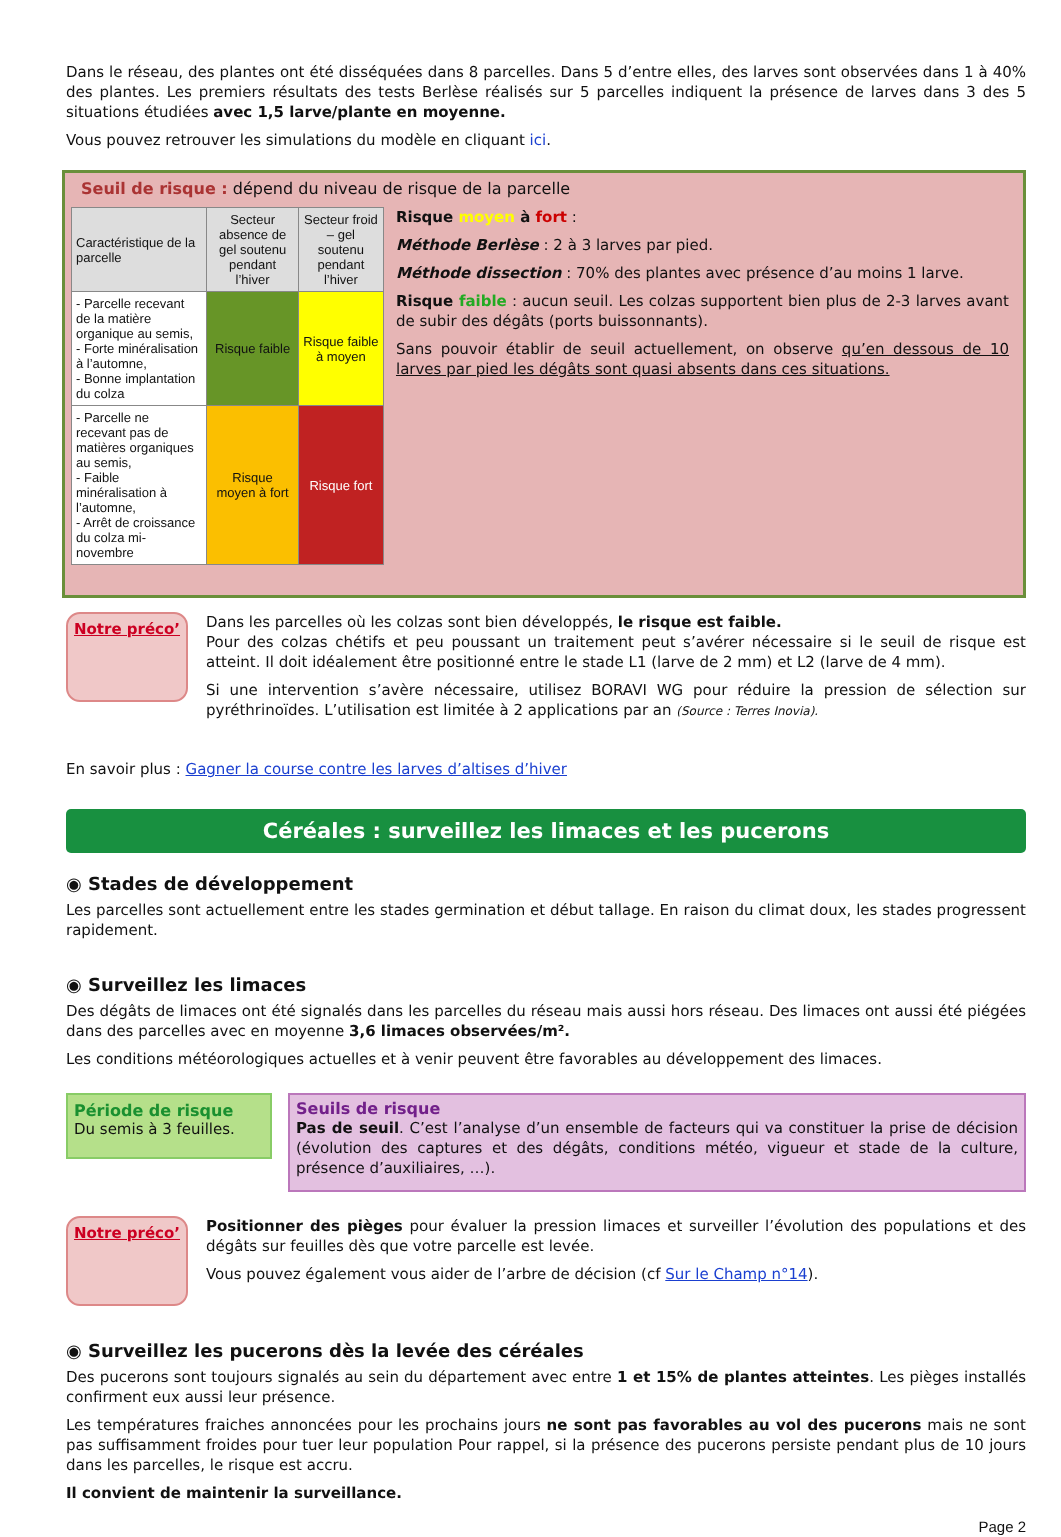Dans le réseau, des plantes ont été disséquées dans 8 parcelles. Dans 5 d’entre elles, des larves sont observées dans 1 à 40% des plantes. Les premiers résultats des tests Berlèse réalisés sur 5 parcelles indiquent la présence de larves dans 3 des 5 situations étudiées avec 1,5 larve/plante en moyenne.
Vous pouvez retrouver les simulations du modèle en cliquant ici.
Seuil de risque : dépend du niveau de risque de la parcelle
| Caractéristique de la parcelle | Secteur absence de gel soutenu pendant l’hiver | Secteur froid – gel soutenu pendant l’hiver |
| --- | --- | --- |
| - Parcelle recevant de la matière organique au semis, - Forte minéralisation à l’automne, - Bonne implantation du colza | Risque faible | Risque faible à moyen |
| - Parcelle ne recevant pas de matières organiques au semis, - Faible minéralisation à l’automne, - Arrêt de croissance du colza mi-novembre | Risque moyen à fort | Risque fort |
Risque moyen à fort :
Méthode Berlèse : 2 à 3 larves par pied.
Méthode dissection : 70% des plantes avec présence d’au moins 1 larve.
Risque faible : aucun seuil. Les colzas supportent bien plus de 2-3 larves avant de subir des dégâts (ports buissonnants).
Sans pouvoir établir de seuil actuellement, on observe qu’en dessous de 10 larves par pied les dégâts sont quasi absents dans ces situations.
Notre préco’
Dans les parcelles où les colzas sont bien développés, le risque est faible.
Pour des colzas chétifs et peu poussant un traitement peut s’avérer nécessaire si le seuil de risque est atteint. Il doit idéalement être positionné entre le stade L1 (larve de 2 mm) et L2 (larve de 4 mm).
Si une intervention s’avère nécessaire, utilisez BORAVI WG pour réduire la pression de sélection sur pyréthrinoïdes. L’utilisation est limitée à 2 applications par an (Source : Terres Inovia).
En savoir plus : Gagner la course contre les larves d’altises d’hiver
Céréales : surveillez les limaces et les pucerons
◉ Stades de développement
Les parcelles sont actuellement entre les stades germination et début tallage. En raison du climat doux, les stades progressent rapidement.
◉ Surveillez les limaces
Des dégâts de limaces ont été signalés dans les parcelles du réseau mais aussi hors réseau. Des limaces ont aussi été piégées dans des parcelles avec en moyenne 3,6 limaces observées/m².
Les conditions météorologiques actuelles et à venir peuvent être favorables au développement des limaces.
Période de risque
Du semis à 3 feuilles.
Seuils de risque
Pas de seuil. C’est l’analyse d’un ensemble de facteurs qui va constituer la prise de décision (évolution des captures et des dégâts, conditions météo, vigueur et stade de la culture, présence d’auxiliaires, …).
Notre préco’
Positionner des pièges pour évaluer la pression limaces et surveiller l’évolution des populations et des dégâts sur feuilles dès que votre parcelle est levée.
Vous pouvez également vous aider de l’arbre de décision (cf Sur le Champ n°14).
◉ Surveillez les pucerons dès la levée des céréales
Des pucerons sont toujours signalés au sein du département avec entre 1 et 15% de plantes atteintes. Les pièges installés confirment eux aussi leur présence.
Les températures fraiches annoncées pour les prochains jours ne sont pas favorables au vol des pucerons mais ne sont pas suffisamment froides pour tuer leur population Pour rappel, si la présence des pucerons persiste pendant plus de 10 jours dans les parcelles, le risque est accru.
Il convient de maintenir la surveillance.
Page 2